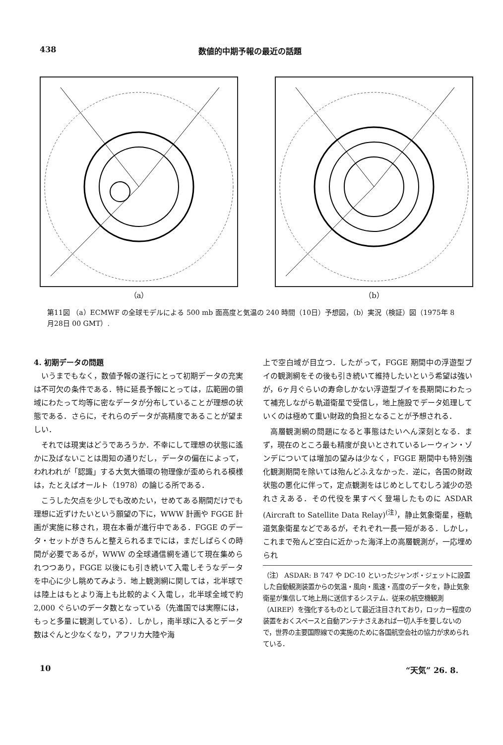438 数値的中期予報の最近の話題
（a） （b）
第11図 （a）ECMWF の全球モデルによる 500 mb 面高度と気温の 240 時間（10日）予想図，（b）実況（検証）図（1975年 8 月28日 00 GMT）.
4. 初期データの問題
いうまでもなく，数値予報の遂行にとって初期データの充実は不可欠の条件である．特に延長予報にとっては，広範囲の領域にわたって均等に密なデータが分布していることが理想の状態である．さらに，それらのデータが高精度であることが望ましい．
それでは現実はどうであろうか．不幸にして理想の状態に遙かに及ばないことは周知の通りだし，データの偏在によって，われわれが「認識」する大気大循環の物理像が歪められる模様は，たとえばオールト（1978）の論じる所である．
こうした欠点を少しでも改めたい，せめてある期間だけでも理想に近ずけたいという願望の下に，WWW 計画や FGGE 計画が実施に移され，現在本番が進行中である．FGGE のデータ・セットがきちんと整えられるまでには，まだしばらくの時間が必要であるが，WWW の全球通信網を通じて現在集められつつあり，FGGE 以後にも引き続いて入電しそうなデータを中心に少し眺めてみよう．地上観測網に関しては，北半球では陸上はもとより海上も比較的よく入電し，北半球全域で約 2,000 ぐらいのデータ数となっている（先進国では実際には，もっと多量に観測している）．しかし，南半球に入るとデータ数はぐんと少なくなり，アフリカ大陸や海
上で空白域が目立つ．したがって，FGGE 期間中の浮遊型ブイの観測網をその後も引き続いて維持したいという希望は強いが，6ヶ月ぐらいの寿命しかない浮遊型ブイを長期間にわたって補充しながら軌道衛星で受信し，地上施設でデータ処理していくのは極めて重い財政的負担となることが予想される．
高層観測網の問題になると事態はたいへん深刻となる．まず，現在のところ最も精度が良いとされているレーウィン・ゾンデについては増加の望みは少なく，FGGE 期間中も特別強化観測期間を除いては殆んどふえなかった．逆に，各国の財政状態の悪化に伴って，定点観測をはじめとしてむしろ減少の恐れさえある．その代役を果すべく登場したものに ASDAR (Aircraft to Satellite Data Relay)<sup>(注)</sup>，静止気象衛星，極軌道気象衛星などであるが，それぞれ一長一短がある．しかし，これまで殆んど空白に近かった海洋上の高層観測が，一応埋められ
（注） ASDAR: B 747 や DC-10 といったジャンボ・ジェットに設置した自動観測装置からの気温・風向・風速・高度のデータを，静止気象衛星が集信して地上局に送信するシステム．従来の航空機観測（AIREP）を強化するものとして最近注目されており，ロッカー程度の装置をおくスペースと自動アンテナさえあれば一切人手を要しないので，世界の主要国際線での実施のために各国航空会社の協力が求められている．
10 “天気” 26. 8.